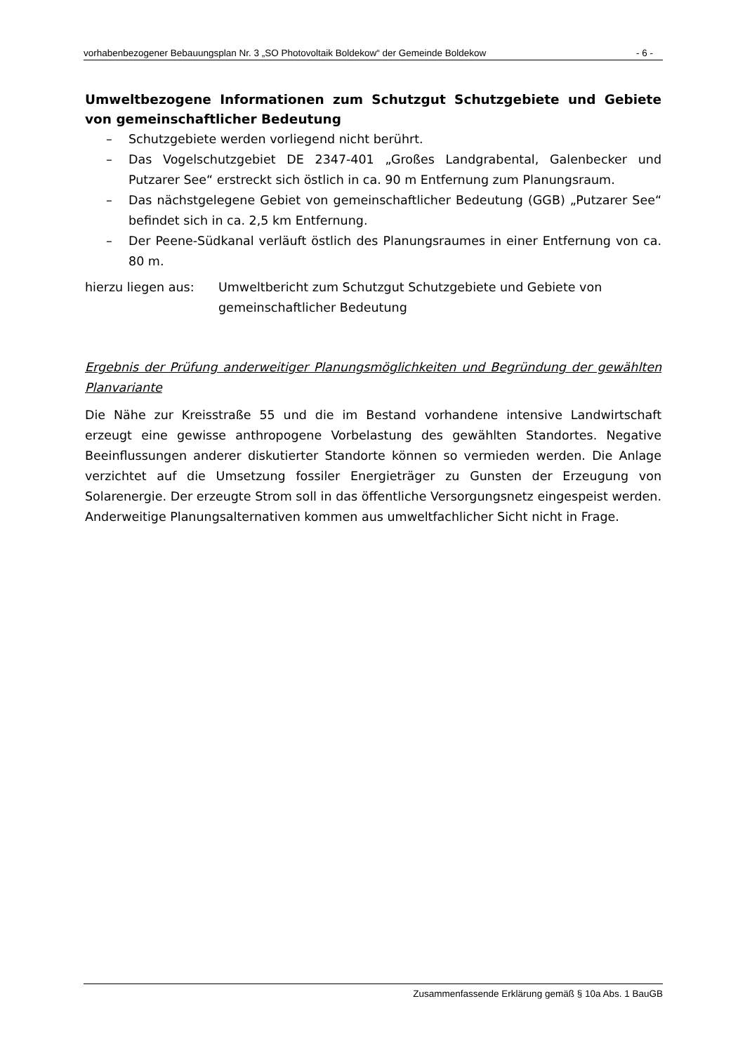vorhabenbezogener Bebauungsplan Nr. 3 „SO Photovoltaik Boldekow“ der Gemeinde Boldekow - 6 -
Umweltbezogene Informationen zum Schutzgut Schutzgebiete und Gebiete von gemeinschaftlicher Bedeutung
– Schutzgebiete werden vorliegend nicht berührt.
– Das Vogelschutzgebiet DE 2347-401 „Großes Landgrabental, Galenbecker und Putzarer See“ erstreckt sich östlich in ca. 90 m Entfernung zum Planungsraum.
– Das nächstgelegene Gebiet von gemeinschaftlicher Bedeutung (GGB) „Putzarer See“ befindet sich in ca. 2,5 km Entfernung.
– Der Peene-Südkanal verläuft östlich des Planungsraumes in einer Entfernung von ca. 80 m.
hierzu liegen aus: Umweltbericht zum Schutzgut Schutzgebiete und Gebiete von gemeinschaftlicher Bedeutung
Ergebnis der Prüfung anderweitiger Planungsmöglichkeiten und Begründung der gewählten Planvariante
Die Nähe zur Kreisstraße 55 und die im Bestand vorhandene intensive Landwirtschaft erzeugt eine gewisse anthropogene Vorbelastung des gewählten Standortes. Negative Beeinflussungen anderer diskutierter Standorte können so vermieden werden. Die Anlage verzichtet auf die Umsetzung fossiler Energieträger zu Gunsten der Erzeugung von Solarenergie. Der erzeugte Strom soll in das öffentliche Versorgungsnetz eingespeist werden. Anderweitige Planungsalternativen kommen aus umweltfachlicher Sicht nicht in Frage.
Zusammenfassende Erklärung gemäß § 10a Abs. 1 BauGB